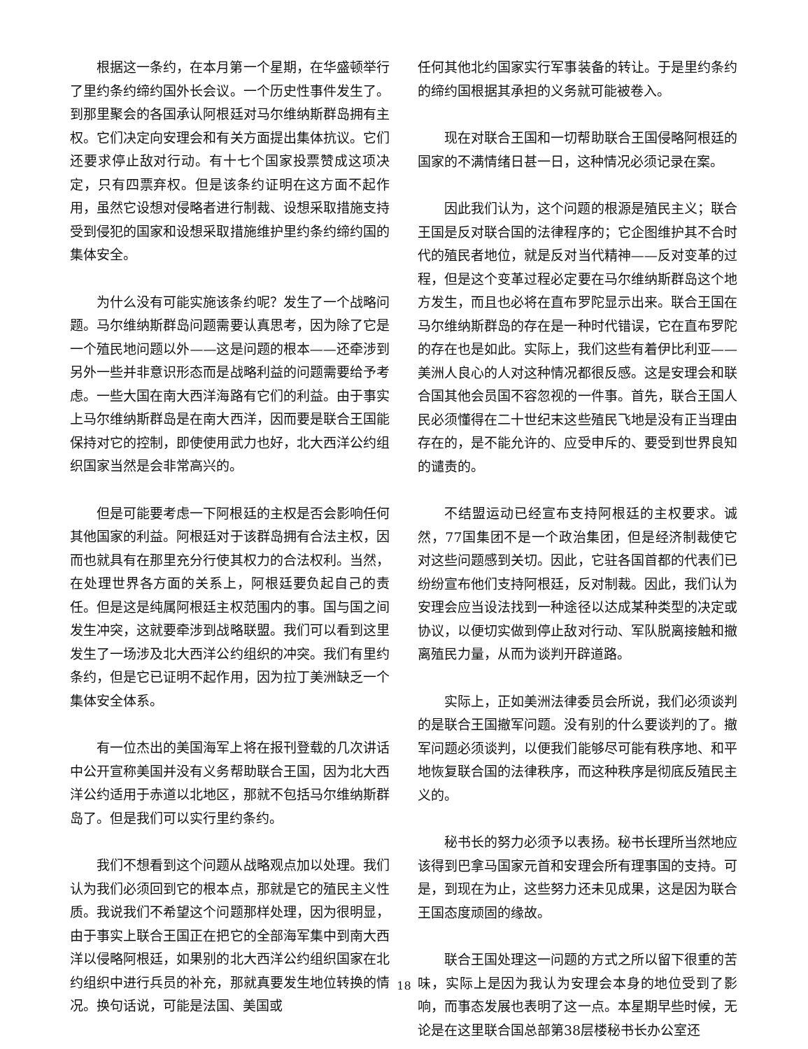根据这一条约，在本月第一个星期，在华盛顿举行了里约条约缔约国外长会议。一个历史性事件发生了。到那里聚会的各国承认阿根廷对马尔维纳斯群岛拥有主权。它们决定向安理会和有关方面提出集体抗议。它们还要求停止敌对行动。有十七个国家投票赞成这项决定，只有四票弃权。但是该条约证明在这方面不起作用，虽然它设想对侵略者进行制裁、设想采取措施支持受到侵犯的国家和设想采取措施维护里约条约缔约国的集体安全。
为什么没有可能实施该条约呢？发生了一个战略问题。马尔维纳斯群岛问题需要认真思考，因为除了它是一个殖民地问题以外——这是问题的根本——还牵涉到另外一些并非意识形态而是战略利益的问题需要给予考虑。一些大国在南大西洋海路有它们的利益。由于事实上马尔维纳斯群岛是在南大西洋，因而要是联合王国能保持对它的控制，即使使用武力也好，北大西洋公约组织国家当然是会非常高兴的。
但是可能要考虑一下阿根廷的主权是否会影响任何其他国家的利益。阿根廷对于该群岛拥有合法主权，因而也就具有在那里充分行使其权力的合法权利。当然，在处理世界各方面的关系上，阿根廷要负起自己的责任。但是这是纯属阿根廷主权范围内的事。国与国之间发生冲突，这就要牵涉到战略联盟。我们可以看到这里发生了一场涉及北大西洋公约组织的冲突。我们有里约条约，但是它已证明不起作用，因为拉丁美洲缺乏一个集体安全体系。
有一位杰出的美国海军上将在报刊登载的几次讲话中公开宣称美国并没有义务帮助联合王国，因为北大西洋公约适用于赤道以北地区，那就不包括马尔维纳斯群岛了。但是我们可以实行里约条约。
我们不想看到这个问题从战略观点加以处理。我们认为我们必须回到它的根本点，那就是它的殖民主义性质。我说我们不希望这个问题那样处理，因为很明显，由于事实上联合王国正在把它的全部海军集中到南大西洋以侵略阿根廷，如果别的北大西洋公约组织国家在北约组织中进行兵员的补充，那就真要发生地位转换的情况。换句话说，可能是法国、美国或
任何其他北约国家实行军事装备的转让。于是里约条约的缔约国根据其承担的义务就可能被卷入。
现在对联合王国和一切帮助联合王国侵略阿根廷的国家的不满情绪日甚一日，这种情况必须记录在案。
因此我们认为，这个问题的根源是殖民主义；联合王国是反对联合国的法律程序的；它企图维护其不合时代的殖民者地位，就是反对当代精神——反对变革的过程，但是这个变革过程必定要在马尔维纳斯群岛这个地方发生，而且也必将在直布罗陀显示出来。联合王国在马尔维纳斯群岛的存在是一种时代错误，它在直布罗陀的存在也是如此。实际上，我们这些有着伊比利亚——美洲人良心的人对这种情况都很反感。这是安理会和联合国其他会员国不容忽视的一件事。首先，联合王国人民必须懂得在二十世纪末这些殖民飞地是没有正当理由存在的，是不能允许的、应受申斥的、要受到世界良知的谴责的。
不结盟运动已经宣布支持阿根廷的主权要求。诚然，77国集团不是一个政治集团，但是经济制裁使它对这些问题感到关切。因此，它驻各国首都的代表们已纷纷宣布他们支持阿根廷，反对制裁。因此，我们认为安理会应当设法找到一种途径以达成某种类型的决定或协议，以便切实做到停止敌对行动、军队脱离接触和撤离殖民力量，从而为谈判开辟道路。
实际上，正如美洲法律委员会所说，我们必须谈判的是联合王国撤军问题。没有别的什么要谈判的了。撤军问题必须谈判，以便我们能够尽可能有秩序地、和平地恢复联合国的法律秩序，而这种秩序是彻底反殖民主义的。
秘书长的努力必须予以表扬。秘书长理所当然地应该得到巴拿马国家元首和安理会所有理事国的支持。可是，到现在为止，这些努力还未见成果，这是因为联合王国态度顽固的缘故。
联合王国处理这一问题的方式之所以留下很重的苦味，实际上是因为我认为安理会本身的地位受到了影响，而事态发展也表明了这一点。本星期早些时候，无论是在这里联合国总部第38层楼秘书长办公室还
18